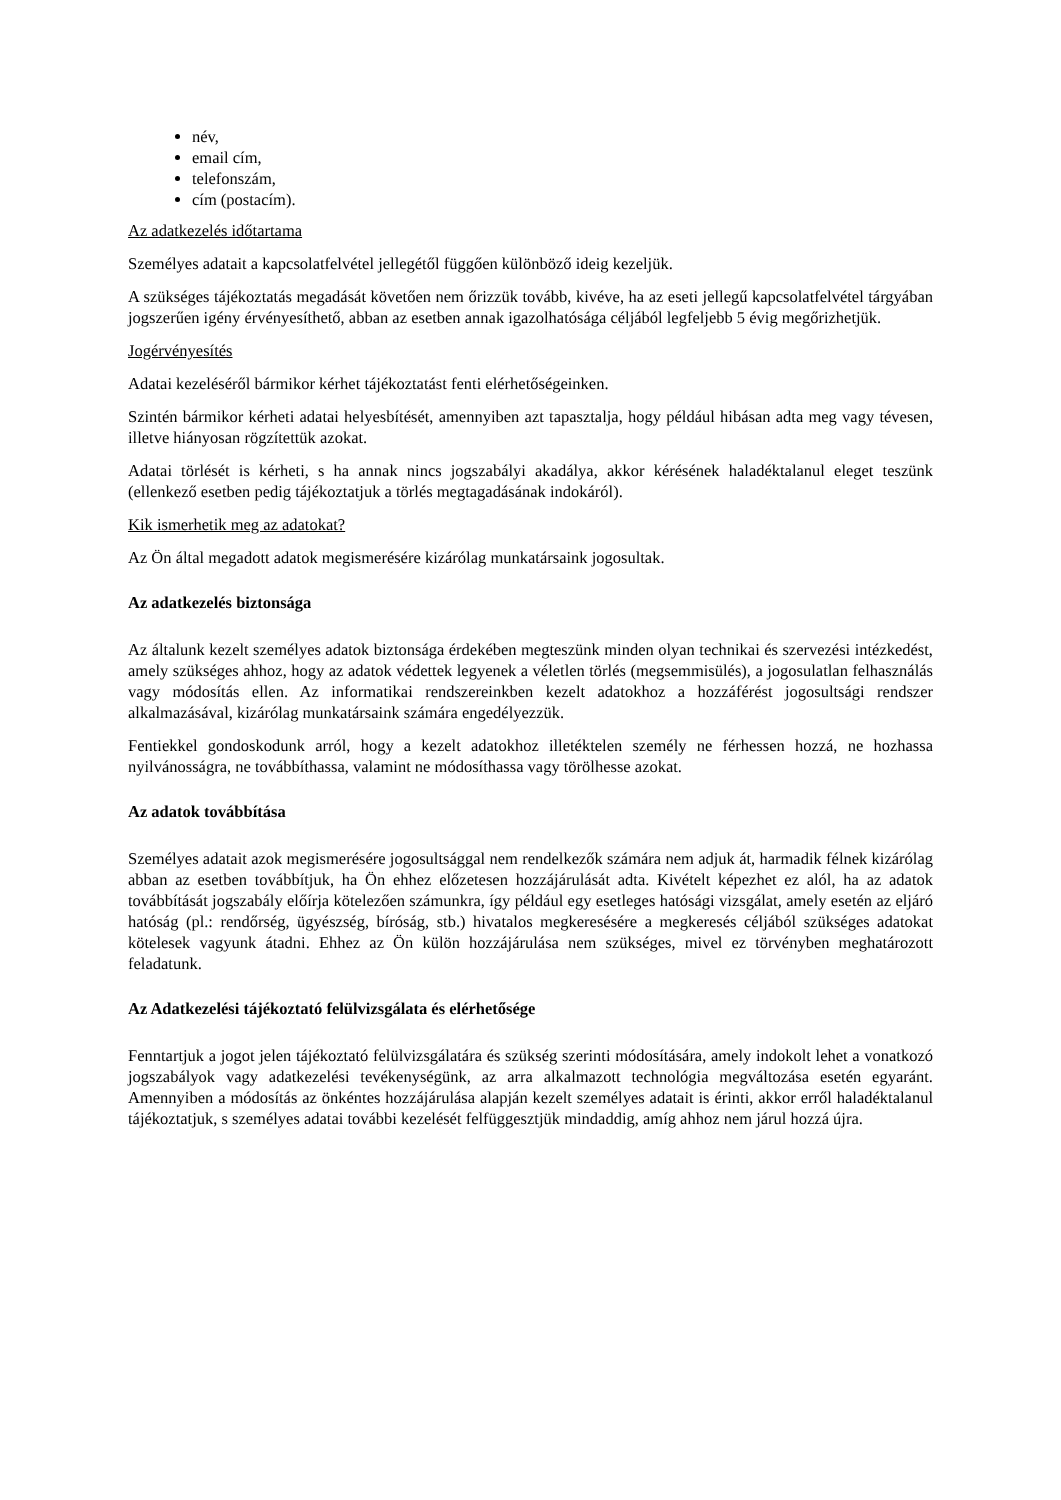név,
email cím,
telefonszám,
cím (postacím).
Az adatkezelés időtartama
Személyes adatait a kapcsolatfelvétel jellegétől függően különböző ideig kezeljük.
A szükséges tájékoztatás megadását követően nem őrizzük tovább, kivéve, ha az eseti jellegű kapcsolatfelvétel tárgyában jogszerűen igény érvényesíthető, abban az esetben annak igazolhatósága céljából legfeljebb 5 évig megőrizhetjük.
Jogérvényesítés
Adatai kezeléséről bármikor kérhet tájékoztatást fenti elérhetőségeinken.
Szintén bármikor kérheti adatai helyesbítését, amennyiben azt tapasztalja, hogy például hibásan adta meg vagy tévesen, illetve hiányosan rögzítettük azokat.
Adatai törlését is kérheti, s ha annak nincs jogszabályi akadálya, akkor kérésének haladéktalanul eleget teszünk (ellenkező esetben pedig tájékoztatjuk a törlés megtagadásának indokáról).
Kik ismerhetik meg az adatokat?
Az Ön által megadott adatok megismerésére kizárólag munkatársaink jogosultak.
Az adatkezelés biztonsága
Az általunk kezelt személyes adatok biztonsága érdekében megteszünk minden olyan technikai és szervezési intézkedést, amely szükséges ahhoz, hogy az adatok védettek legyenek a véletlen törlés (megsemmisülés), a jogosulatlan felhasználás vagy módosítás ellen. Az informatikai rendszereinkben kezelt adatokhoz a hozzáférést jogosultsági rendszer alkalmazásával, kizárólag munkatársaink számára engedélyezzük.
Fentiekkel gondoskodunk arról, hogy a kezelt adatokhoz illetéktelen személy ne férhessen hozzá, ne hozhassa nyilvánosságra, ne továbbíthassa, valamint ne módosíthassa vagy törölhesse azokat.
Az adatok továbbítása
Személyes adatait azok megismerésére jogosultsággal nem rendelkezők számára nem adjuk át, harmadik félnek kizárólag abban az esetben továbbítjuk, ha Ön ehhez előzetesen hozzájárulását adta. Kivételt képezhet ez alól, ha az adatok továbbítását jogszabály előírja kötelezően számunkra, így például egy esetleges hatósági vizsgálat, amely esetén az eljáró hatóság (pl.: rendőrség, ügyészség, bíróság, stb.) hivatalos megkeresésére a megkeresés céljából szükséges adatokat kötelesek vagyunk átadni. Ehhez az Ön külön hozzájárulása nem szükséges, mivel ez törvényben meghatározott feladatunk.
Az Adatkezelési tájékoztató felülvizsgálata és elérhetősége
Fenntartjuk a jogot jelen tájékoztató felülvizsgálatára és szükség szerinti módosítására, amely indokolt lehet a vonatkozó jogszabályok vagy adatkezelési tevékenységünk, az arra alkalmazott technológia megváltozása esetén egyaránt. Amennyiben a módosítás az önkéntes hozzájárulása alapján kezelt személyes adatait is érinti, akkor erről haladéktalanul tájékoztatjuk, s személyes adatai további kezelését felfüggesztjük mindaddig, amíg ahhoz nem járul hozzá újra.